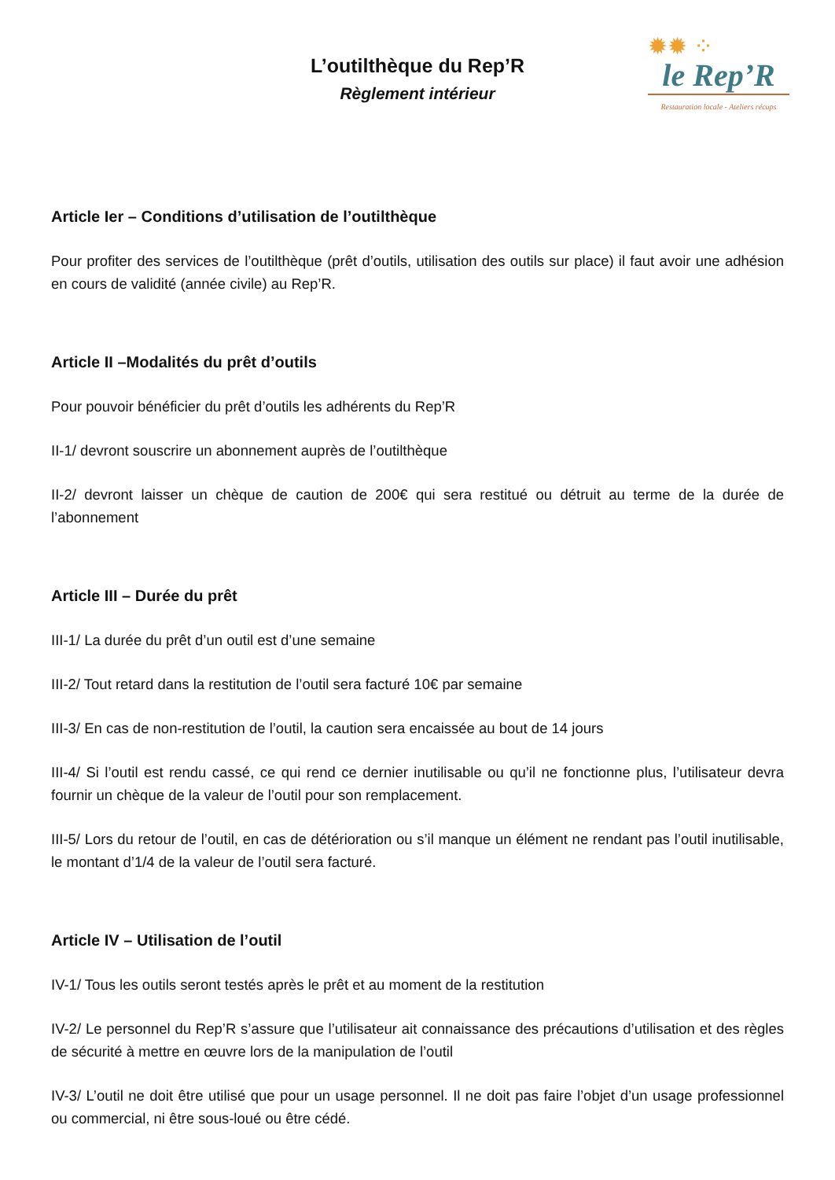L’outilthèque du Rep’R
Règlement intérieur
✹✹ ⁘
le Rep’R
Restauration locale - Ateliers récups
Article Ier – Conditions d’utilisation de l’outilthèque
Pour profiter des services de l’outilthèque (prêt d’outils, utilisation des outils sur place) il faut avoir une adhésion en cours de validité (année civile) au Rep’R.
Article II –Modalités du prêt d’outils
Pour pouvoir bénéficier du prêt d’outils les adhérents du Rep’R
II-1/ devront souscrire un abonnement auprès de l’outilthèque
II-2/ devront laisser un chèque de caution de 200€ qui sera restitué ou détruit au terme de la durée de l’abonnement
Article III – Durée du prêt
III-1/ La durée du prêt d’un outil est d’une semaine
III-2/ Tout retard dans la restitution de l’outil sera facturé 10€ par semaine
III-3/ En cas de non-restitution de l’outil, la caution sera encaissée au bout de 14 jours
III-4/ Si l’outil est rendu cassé, ce qui rend ce dernier inutilisable ou qu’il ne fonctionne plus, l’utilisateur devra fournir un chèque de la valeur de l’outil pour son remplacement.
III-5/ Lors du retour de l’outil, en cas de détérioration ou s’il manque un élément ne rendant pas l’outil inutilisable, le montant d’1/4 de la valeur de l’outil sera facturé.
Article IV – Utilisation de l’outil
IV-1/ Tous les outils seront testés après le prêt et au moment de la restitution
IV-2/ Le personnel du Rep’R s’assure que l’utilisateur ait connaissance des précautions d’utilisation et des règles de sécurité à mettre en œuvre lors de la manipulation de l’outil
IV-3/ L’outil ne doit être utilisé que pour un usage personnel. Il ne doit pas faire l’objet d’un usage professionnel ou commercial, ni être sous-loué ou être cédé.